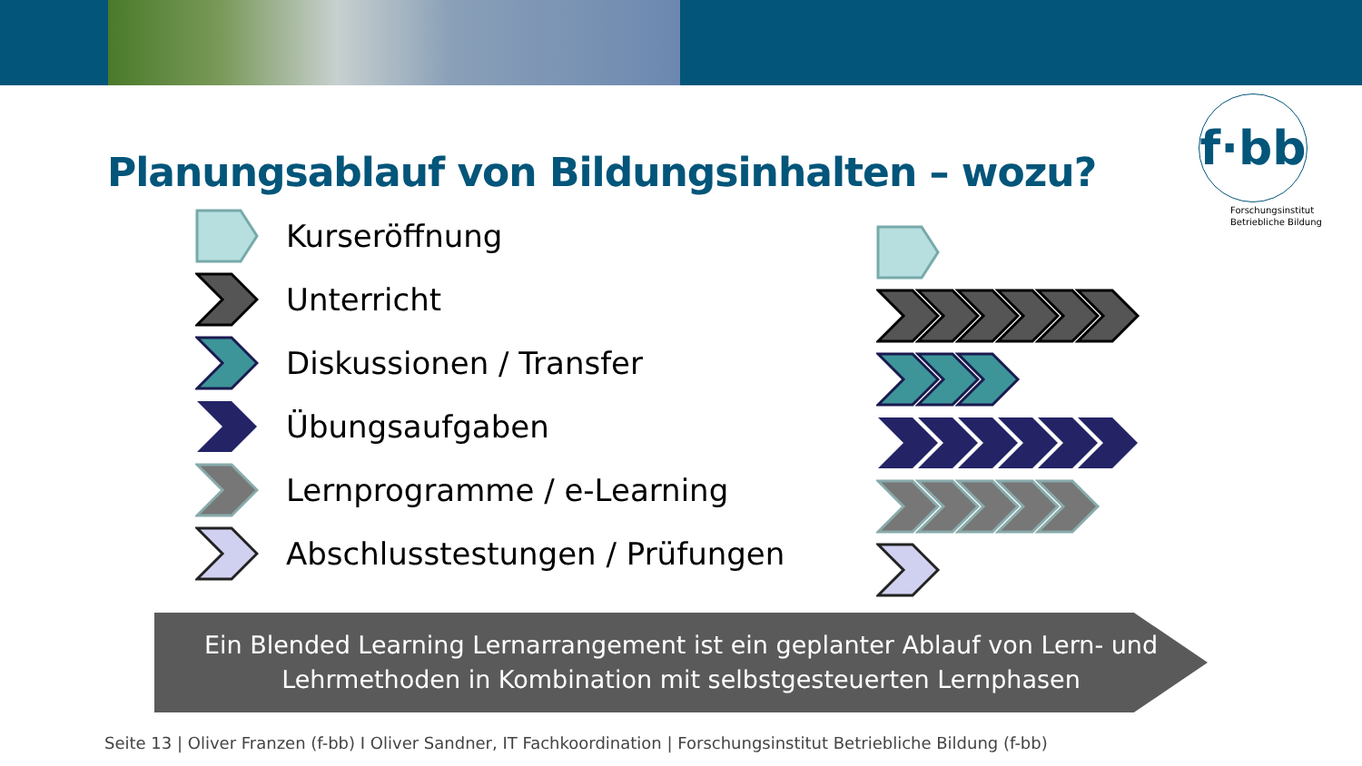f·bb
Forschungsinstitut
Betriebliche Bildung
Planungsablauf von Bildungsinhalten – wozu?
Kurseröffnung
Unterricht
Diskussionen / Transfer
Übungsaufgaben
Lernprogramme / e-Learning
Abschlusstestungen / Prüfungen
Ein Blended Learning Lernarrangement ist ein geplanter Ablauf von Lern- und
Lehrmethoden in Kombination mit selbstgesteuerten Lernphasen
Seite 13 | Oliver Franzen (f-bb) I Oliver Sandner, IT Fachkoordination | Forschungsinstitut Betriebliche Bildung (f-bb)